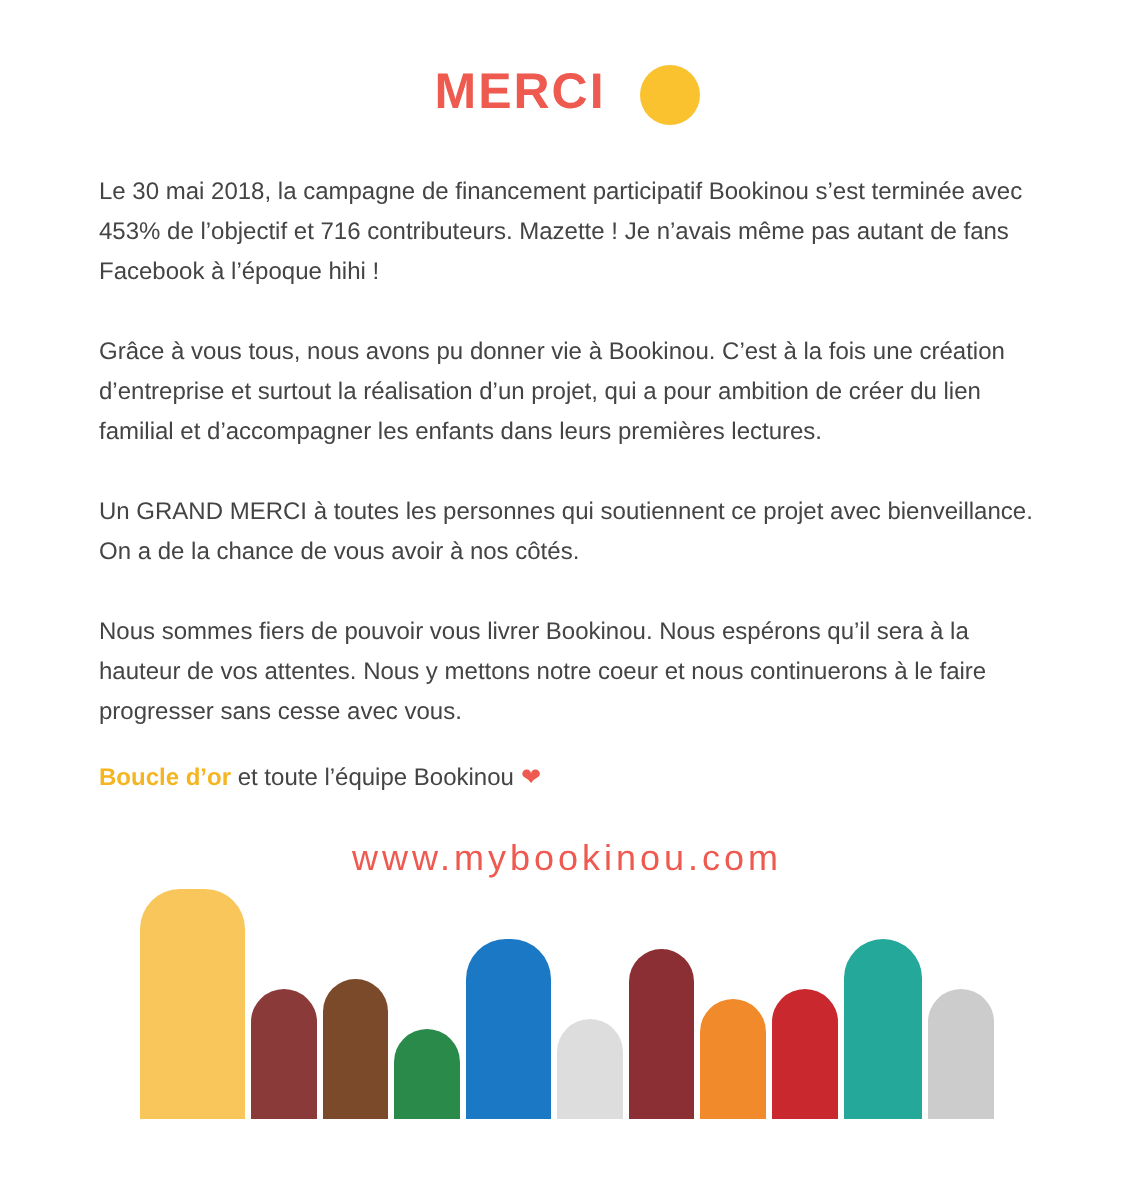MERCI
Le 30 mai 2018, la campagne de financement participatif Bookinou s’est terminée avec 453% de l’objectif et 716 contributeurs. Mazette ! Je n’avais même pas autant de fans Facebook à l’époque hihi !
Grâce à vous tous, nous avons pu donner vie à Bookinou. C’est à la fois une création d’entreprise et surtout la réalisation d’un projet, qui a pour ambition de créer du lien familial et d’accompagner les enfants dans leurs premières lectures.
Un GRAND MERCI à toutes les personnes qui soutiennent ce projet avec bienveillance. On a de la chance de vous avoir à nos côtés.
Nous sommes fiers de pouvoir vous livrer Bookinou. Nous espérons qu’il sera à la hauteur de vos attentes. Nous y mettons notre coeur et nous continuerons à le faire progresser sans cesse avec vous.
Boucle d’or et toute l’équipe Bookinou ❤
www.mybookinou.com